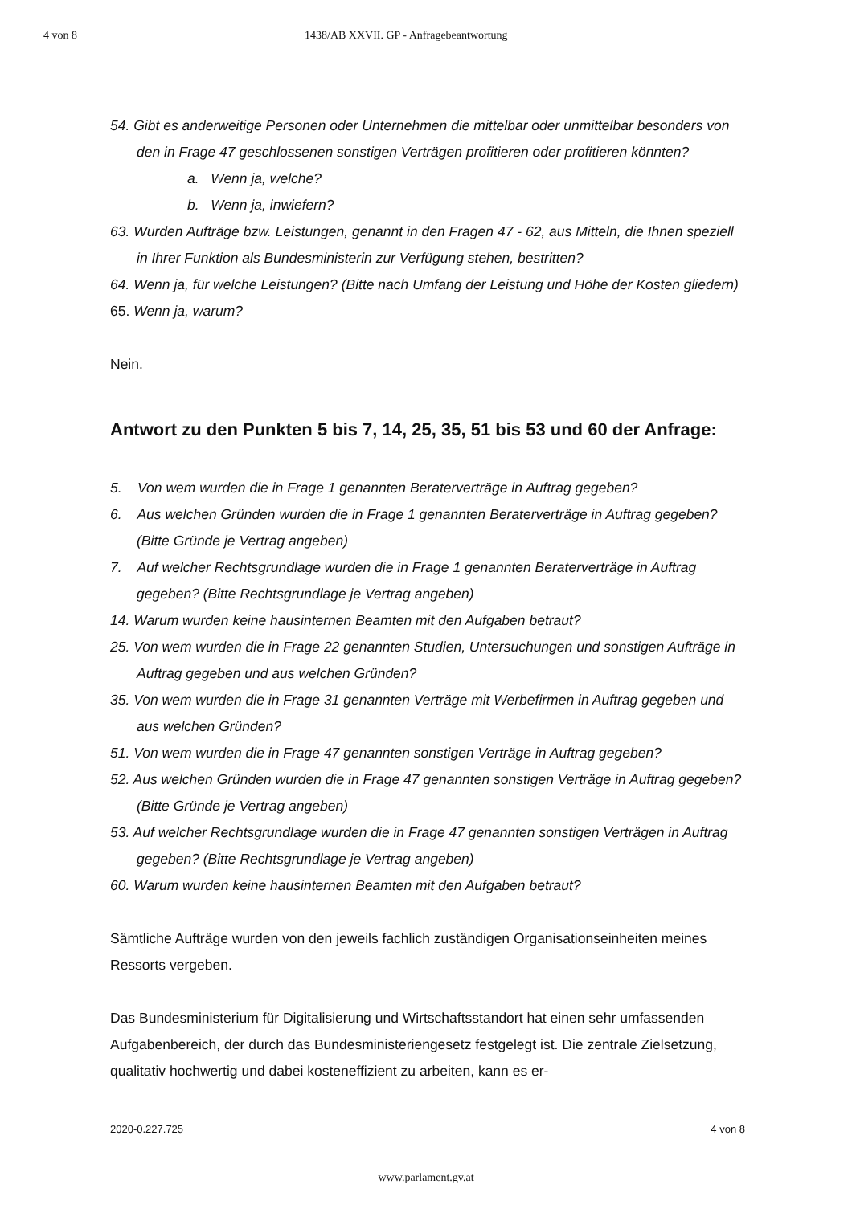4 von 8 1438/AB XXVII. GP - Anfragebeantwortung
54. Gibt es anderweitige Personen oder Unternehmen die mittelbar oder unmittelbar besonders von den in Frage 47 geschlossenen sonstigen Verträgen profitieren oder profitieren könnten?
a. Wenn ja, welche?
b. Wenn ja, inwiefern?
63. Wurden Aufträge bzw. Leistungen, genannt in den Fragen 47 - 62, aus Mitteln, die Ihnen speziell in Ihrer Funktion als Bundesministerin zur Verfügung stehen, bestritten?
64. Wenn ja, für welche Leistungen? (Bitte nach Umfang der Leistung und Höhe der Kosten gliedern)
65. Wenn ja, warum?
Nein.
Antwort zu den Punkten 5 bis 7, 14, 25, 35, 51 bis 53 und 60 der Anfrage:
5. Von wem wurden die in Frage 1 genannten Beraterverträge in Auftrag gegeben?
6. Aus welchen Gründen wurden die in Frage 1 genannten Beraterverträge in Auftrag gegeben? (Bitte Gründe je Vertrag angeben)
7. Auf welcher Rechtsgrundlage wurden die in Frage 1 genannten Beraterverträge in Auftrag gegeben? (Bitte Rechtsgrundlage je Vertrag angeben)
14. Warum wurden keine hausinternen Beamten mit den Aufgaben betraut?
25. Von wem wurden die in Frage 22 genannten Studien, Untersuchungen und sonstigen Aufträge in Auftrag gegeben und aus welchen Gründen?
35. Von wem wurden die in Frage 31 genannten Verträge mit Werbefirmen in Auftrag gegeben und aus welchen Gründen?
51. Von wem wurden die in Frage 47 genannten sonstigen Verträge in Auftrag gegeben?
52. Aus welchen Gründen wurden die in Frage 47 genannten sonstigen Verträge in Auftrag gegeben? (Bitte Gründe je Vertrag angeben)
53. Auf welcher Rechtsgrundlage wurden die in Frage 47 genannten sonstigen Verträgen in Auftrag gegeben? (Bitte Rechtsgrundlage je Vertrag angeben)
60. Warum wurden keine hausinternen Beamten mit den Aufgaben betraut?
Sämtliche Aufträge wurden von den jeweils fachlich zuständigen Organisationseinheiten meines Ressorts vergeben.
Das Bundesministerium für Digitalisierung und Wirtschaftsstandort hat einen sehr umfassenden Aufgabenbereich, der durch das Bundesministeriengesetz festgelegt ist. Die zentrale Zielsetzung, qualitativ hochwertig und dabei kosteneffizient zu arbeiten, kann es er-
2020-0.227.725 4 von 8
www.parlament.gv.at